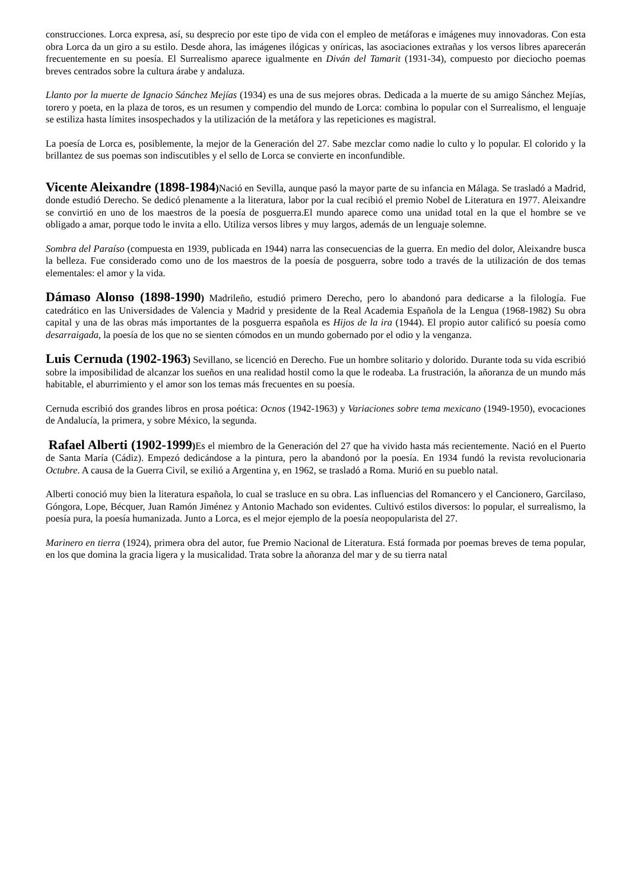construcciones. Lorca expresa, así, su desprecio por este tipo de vida con el empleo de metáforas e imágenes muy innovadoras. Con esta obra Lorca da un giro a su estilo. Desde ahora, las imágenes ilógicas y oníricas, las asociaciones extrañas y los versos libres aparecerán frecuentemente en su poesía. El Surrealismo aparece igualmente en Diván del Tamarit (1931-34), compuesto por dieciocho poemas breves centrados sobre la cultura árabe y andaluza.
Llanto por la muerte de Ignacio Sánchez Mejías (1934) es una de sus mejores obras. Dedicada a la muerte de su amigo Sánchez Mejías, torero y poeta, en la plaza de toros, es un resumen y compendio del mundo de Lorca: combina lo popular con el Surrealismo, el lenguaje se estiliza hasta límites insospechados y la utilización de la metáfora y las repeticiones es magistral.
La poesía de Lorca es, posiblemente, la mejor de la Generación del 27. Sabe mezclar como nadie lo culto y lo popular. El colorido y la brillantez de sus poemas son indiscutibles y el sello de Lorca se convierte en inconfundible.
Vicente Aleixandre (1898-1984) Nació en Sevilla, aunque pasó la mayor parte de su infancia en Málaga. Se trasladó a Madrid, donde estudió Derecho. Se dedicó plenamente a la literatura, labor por la cual recibió el premio Nobel de Literatura en 1977. Aleixandre se convirtió en uno de los maestros de la poesía de posguerra.El mundo aparece como una unidad total en la que el hombre se ve obligado a amar, porque todo le invita a ello. Utiliza versos libres y muy largos, además de un lenguaje solemne.
Sombra del Paraíso (compuesta en 1939, publicada en 1944) narra las consecuencias de la guerra. En medio del dolor, Aleixandre busca la belleza. Fue considerado como uno de los maestros de la poesía de posguerra, sobre todo a través de la utilización de dos temas elementales: el amor y la vida.
Dámaso Alonso (1898-1990) Madrileño, estudió primero Derecho, pero lo abandonó para dedicarse a la filología. Fue catedrático en las Universidades de Valencia y Madrid y presidente de la Real Academia Española de la Lengua (1968-1982) Su obra capital y una de las obras más importantes de la posguerra española es Hijos de la ira (1944). El propio autor calificó su poesía como desarraigada, la poesía de los que no se sienten cómodos en un mundo gobernado por el odio y la venganza.
Luis Cernuda (1902-1963) Sevillano, se licenció en Derecho. Fue un hombre solitario y dolorido. Durante toda su vida escribió sobre la imposibilidad de alcanzar los sueños en una realidad hostil como la que le rodeaba. La frustración, la añoranza de un mundo más habitable, el aburrimiento y el amor son los temas más frecuentes en su poesía.
Cernuda escribió dos grandes libros en prosa poética: Ocnos (1942-1963) y Variaciones sobre tema mexicano (1949-1950), evocaciones de Andalucía, la primera, y sobre México, la segunda.
Rafael Alberti (1902-1999) Es el miembro de la Generación del 27 que ha vivido hasta más recientemente. Nació en el Puerto de Santa María (Cádiz). Empezó dedicándose a la pintura, pero la abandonó por la poesía. En 1934 fundó la revista revolucionaria Octubre. A causa de la Guerra Civil, se exilió a Argentina y, en 1962, se trasladó a Roma. Murió en su pueblo natal.
Alberti conoció muy bien la literatura española, lo cual se trasluce en su obra. Las influencias del Romancero y el Cancionero, Garcilaso, Góngora, Lope, Bécquer, Juan Ramón Jiménez y Antonio Machado son evidentes. Cultivó estilos diversos: lo popular, el surrealismo, la poesía pura, la poesía humanizada. Junto a Lorca, es el mejor ejemplo de la poesía neopopularista del 27.
Marinero en tierra (1924), primera obra del autor, fue Premio Nacional de Literatura. Está formada por poemas breves de tema popular, en los que domina la gracia ligera y la musicalidad. Trata sobre la añoranza del mar y de su tierra natal